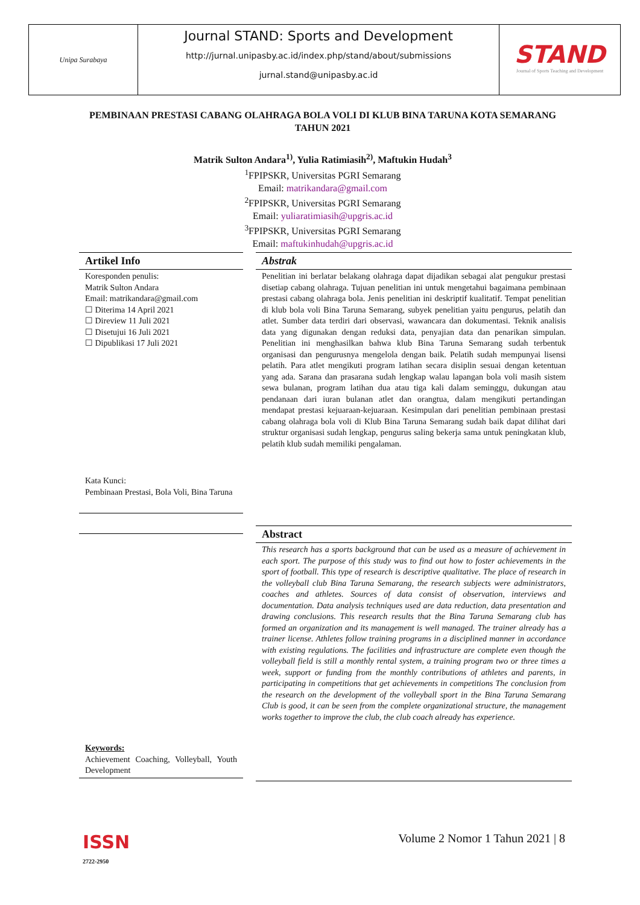Unipa Surabaya
Journal STAND: Sports and Development
http://jurnal.unipasby.ac.id/index.php/stand/about/submissions
jurnal.stand@unipasby.ac.id
STAND
Journal of Sports Teaching and Development
PEMBINAAN PRESTASI CABANG OLAHRAGA BOLA VOLI DI KLUB BINA TARUNA KOTA SEMARANG TAHUN 2021
Matrik Sulton Andara<sup>1)</sup>, Yulia Ratimiasih<sup>2)</sup>, Maftukin Hudah<sup>3</sup>
<sup>1</sup> FPIPSKR, Universitas PGRI Semarang
Email: matrikandara@gmail.com
<sup>2</sup> FPIPSKR, Universitas PGRI Semarang
Email: yuliaratimiasih@upgris.ac.id
<sup>3</sup> FPIPSKR, Universitas PGRI Semarang
Email: maftukinhudah@upgris.ac.id
Artikel Info
Koresponden penulis:
Matrik Sulton Andara
Email: matrikandara@gmail.com
☐ Diterima 14 April 2021
☐ Direview 11 Juli 2021
☐ Disetujui 16 Juli 2021
☐ Dipublikasi 17 Juli 2021
Kata Kunci:
Pembinaan Prestasi, Bola Voli, Bina Taruna
Keywords:
Achievement Coaching, Volleyball, Youth Development
Abstrak
Penelitian ini berlatar belakang olahraga dapat dijadikan sebagai alat pengukur prestasi disetiap cabang olahraga. Tujuan penelitian ini untuk mengetahui bagaimana pembinaan prestasi cabang olahraga bola. Jenis penelitian ini deskriptif kualitatif. Tempat penelitian di klub bola voli Bina Taruna Semarang, subyek penelitian yaitu pengurus, pelatih dan atlet. Sumber data terdiri dari observasi, wawancara dan dokumentasi. Teknik analisis data yang digunakan dengan reduksi data, penyajian data dan penarikan simpulan. Penelitian ini menghasilkan bahwa klub Bina Taruna Semarang sudah terbentuk organisasi dan pengurusnya mengelola dengan baik. Pelatih sudah mempunyai lisensi pelatih. Para atlet mengikuti program latihan secara disiplin sesuai dengan ketentuan yang ada. Sarana dan prasarana sudah lengkap walau lapangan bola voli masih sistem sewa bulanan, program latihan dua atau tiga kali dalam seminggu, dukungan atau pendanaan dari iuran bulanan atlet dan orangtua, dalam mengikuti pertandingan mendapat prestasi kejuaraan-kejuaraan. Kesimpulan dari penelitian pembinaan prestasi cabang olahraga bola voli di Klub Bina Taruna Semarang sudah baik dapat dilihat dari struktur organisasi sudah lengkap, pengurus saling bekerja sama untuk peningkatan klub, pelatih klub sudah memiliki pengalaman.
Abstract
This research has a sports background that can be used as a measure of achievement in each sport. The purpose of this study was to find out how to foster achievements in the sport of football. This type of research is descriptive qualitative. The place of research in the volleyball club Bina Taruna Semarang, the research subjects were administrators, coaches and athletes. Sources of data consist of observation, interviews and documentation. Data analysis techniques used are data reduction, data presentation and drawing conclusions. This research results that the Bina Taruna Semarang club has formed an organization and its management is well managed. The trainer already has a trainer license. Athletes follow training programs in a disciplined manner in accordance with existing regulations. The facilities and infrastructure are complete even though the volleyball field is still a monthly rental system, a training program two or three times a week, support or funding from the monthly contributions of athletes and parents, in participating in competitions that get achievements in competitions The conclusion from the research on the development of the volleyball sport in the Bina Taruna Semarang Club is good, it can be seen from the complete organizational structure, the management works together to improve the club, the club coach already has experience.
ISSN
2722-2950
Volume 2 Nomor 1 Tahun 2021 | 8